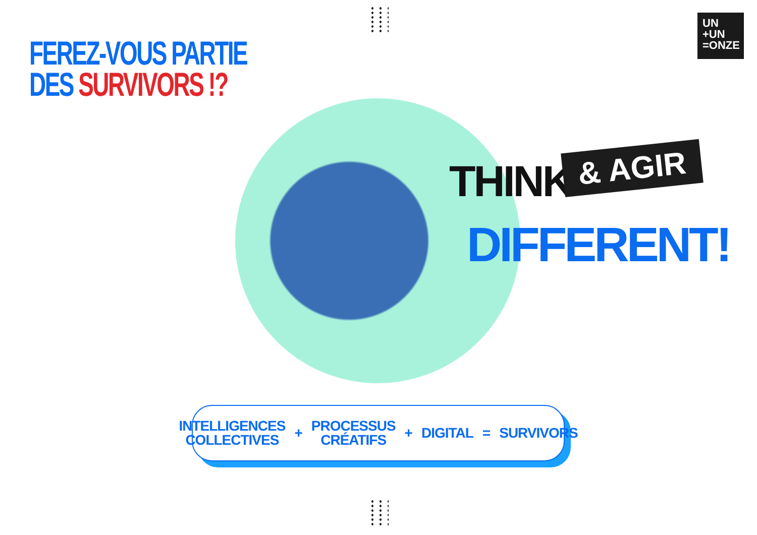UN
+UN
=ONZE
FEREZ-VOUS PARTIE
DES SURVIVORS !?
THINK & AGIR
DIFFERENT!
INTELLIGENCES
COLLECTIVES
+
PROCESSUS
CRÉATIFS
+ DIGITAL = SURVIVORS